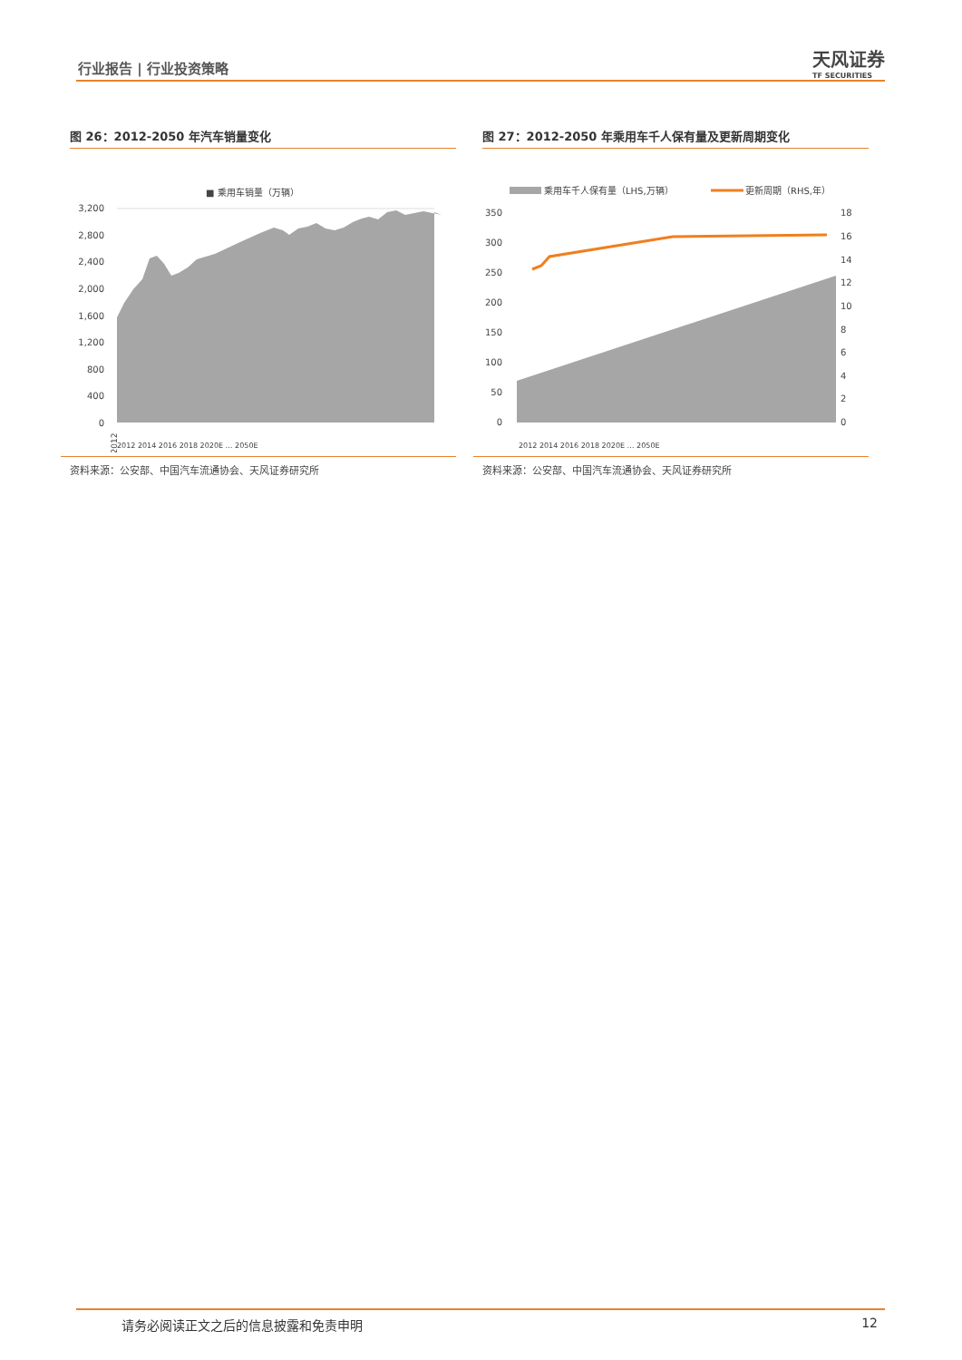行业报告 | 行业投资策略 天风证券
TF SECURITIES
图 26：2012-2050 年汽车销量变化
■ 乘用车销量（万辆）
3,200
2,800
2,400
2,000
1,600
1,200
800
400
0
2012
2012 2014 2016 2018 2020E … 2050E
资料来源：公安部、中国汽车流通协会、天风证券研究所
图 27：2012-2050 年乘用车千人保有量及更新周期变化
乘用车千人保有量（LHS,万辆）
更新周期（RHS,年）
350
300
250
200
150
100
50
0
18
16
14
12
10
8
6
4
2
0
2012 2014 2016 2018 2020E … 2050E
资料来源：公安部、中国汽车流通协会、天风证券研究所
请务必阅读正文之后的信息披露和免责申明 12